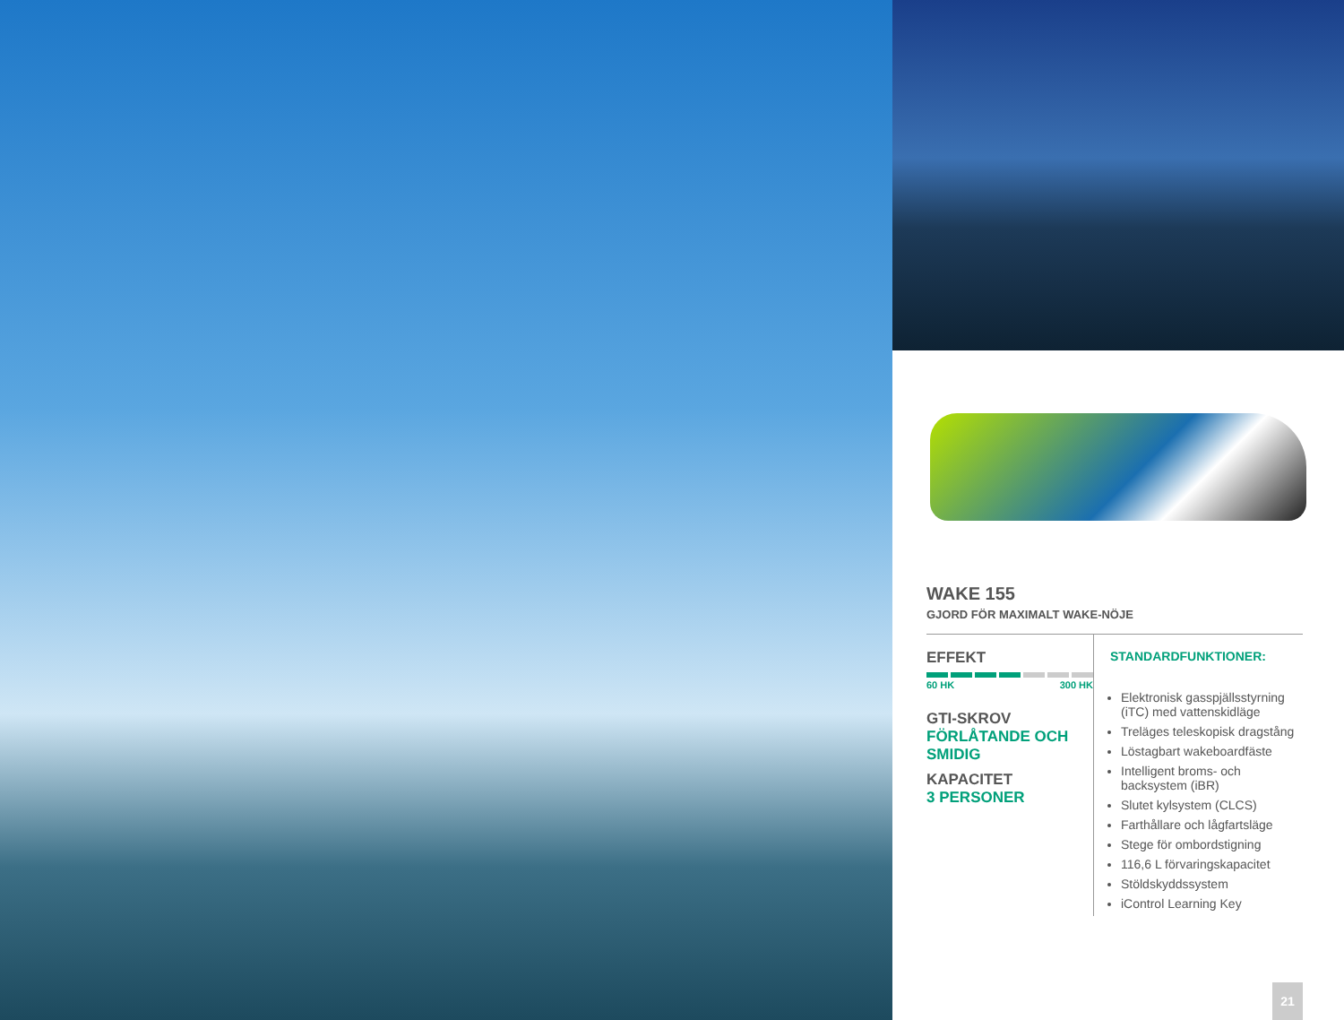WAKE 155
GJORD FÖR MAXIMALT WAKE-NÖJE
EFFEKT
60 HK 300 HK
GTI-SKROV
FÖRLÅTANDE OCH SMIDIG
KAPACITET
3 PERSONER
STANDARDFUNKTIONER:
Elektronisk gasspjällsstyrning (iTC) med vattenskidläge
Treläges teleskopisk dragstång
Löstagbart wakeboardfäste
Intelligent broms- och backsystem (iBR)
Slutet kylsystem (CLCS)
Farthållare och lågfartsläge
Stege för ombordstigning
116,6 L förvaringskapacitet
Stöldskyddssystem
iControl Learning Key
21